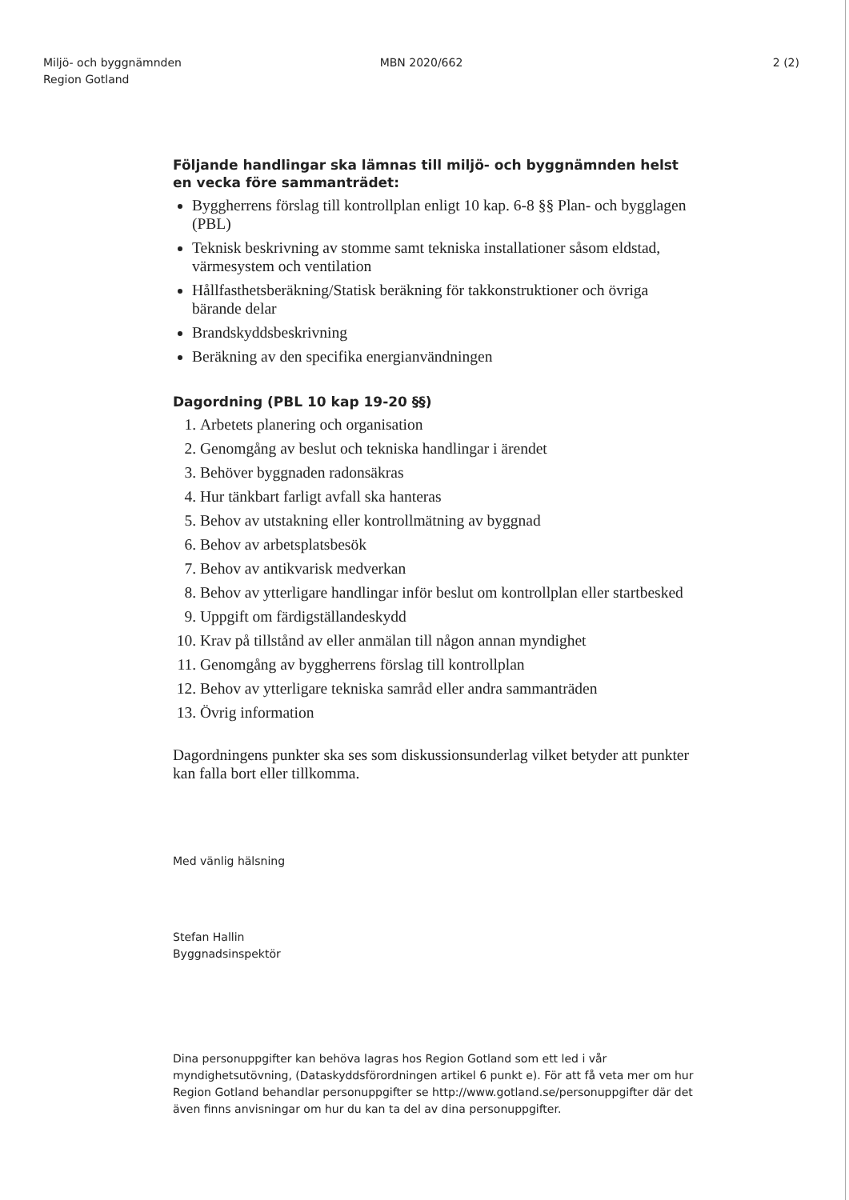Miljö- och byggnämnden
Region Gotland
MBN 2020/662 2 (2)
Följande handlingar ska lämnas till miljö- och byggnämnden helst en vecka före sammanträdet:
Byggherrens förslag till kontrollplan enligt 10 kap. 6-8 §§ Plan- och bygglagen (PBL)
Teknisk beskrivning av stomme samt tekniska installationer såsom eldstad, värmesystem och ventilation
Hållfasthetsberäkning/Statisk beräkning för takkonstruktioner och övriga bärande delar
Brandskyddsbeskrivning
Beräkning av den specifika energianvändningen
Dagordning (PBL 10 kap 19-20 §§)
1. Arbetets planering och organisation
2. Genomgång av beslut och tekniska handlingar i ärendet
3. Behöver byggnaden radonsäkras
4. Hur tänkbart farligt avfall ska hanteras
5. Behov av utstakning eller kontrollmätning av byggnad
6. Behov av arbetsplatsbesök
7. Behov av antikvarisk medverkan
8. Behov av ytterligare handlingar inför beslut om kontrollplan eller startbesked
9. Uppgift om färdigställandeskydd
10. Krav på tillstånd av eller anmälan till någon annan myndighet
11. Genomgång av byggherrens förslag till kontrollplan
12. Behov av ytterligare tekniska samråd eller andra sammanträden
13. Övrig information
Dagordningens punkter ska ses som diskussionsunderlag vilket betyder att punkter kan falla bort eller tillkomma.
Med vänlig hälsning
Stefan Hallin
Byggnadsinspektör
Dina personuppgifter kan behöva lagras hos Region Gotland som ett led i vår myndighetsutövning, (Dataskyddsförordningen artikel 6 punkt e). För att få veta mer om hur Region Gotland behandlar personuppgifter se http://www.gotland.se/personuppgifter där det även finns anvisningar om hur du kan ta del av dina personuppgifter.